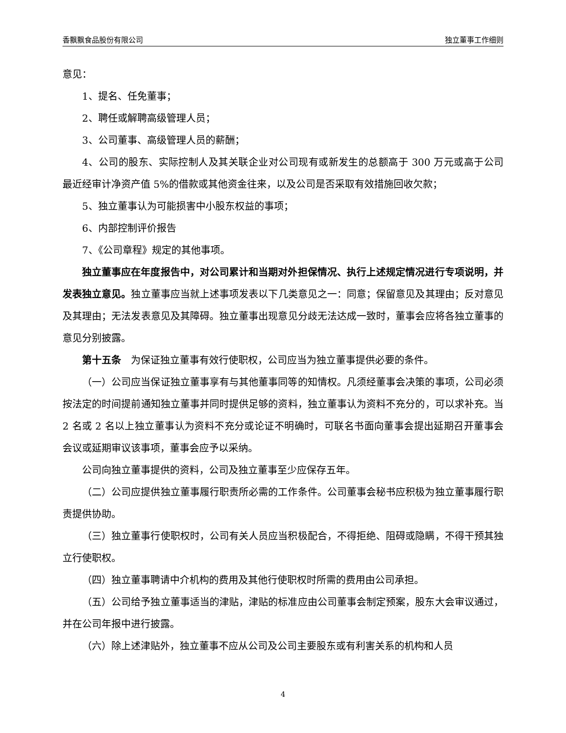香飘飘食品股份有限公司 独立董事工作细则
意见：
1、提名、任免董事；
2、聘任或解聘高级管理人员；
3、公司董事、高级管理人员的薪酬；
4、公司的股东、实际控制人及其关联企业对公司现有或新发生的总额高于 300 万元或高于公司最近经审计净资产值 5%的借款或其他资金往来，以及公司是否采取有效措施回收欠款；
5、独立董事认为可能损害中小股东权益的事项；
6、内部控制评价报告
7、《公司章程》规定的其他事项。
独立董事应在年度报告中，对公司累计和当期对外担保情况、执行上述规定情况进行专项说明，并发表独立意见。独立董事应当就上述事项发表以下几类意见之一：同意；保留意见及其理由；反对意见及其理由；无法发表意见及其障碍。独立董事出现意见分歧无法达成一致时，董事会应将各独立董事的意见分别披露。
第十五条　为保证独立董事有效行使职权，公司应当为独立董事提供必要的条件。
（一）公司应当保证独立董事享有与其他董事同等的知情权。凡须经董事会决策的事项，公司必须按法定的时间提前通知独立董事并同时提供足够的资料，独立董事认为资料不充分的，可以求补充。当 2 名或 2 名以上独立董事认为资料不充分或论证不明确时，可联名书面向董事会提出延期召开董事会会议或延期审议该事项，董事会应予以采纳。
公司向独立董事提供的资料，公司及独立董事至少应保存五年。
（二）公司应提供独立董事履行职责所必需的工作条件。公司董事会秘书应积极为独立董事履行职责提供协助。
（三）独立董事行使职权时，公司有关人员应当积极配合，不得拒绝、阻碍或隐瞒，不得干预其独立行使职权。
（四）独立董事聘请中介机构的费用及其他行使职权时所需的费用由公司承担。
（五）公司给予独立董事适当的津贴，津贴的标准应由公司董事会制定预案，股东大会审议通过，并在公司年报中进行披露。
（六）除上述津贴外，独立董事不应从公司及公司主要股东或有利害关系的机构和人员
4